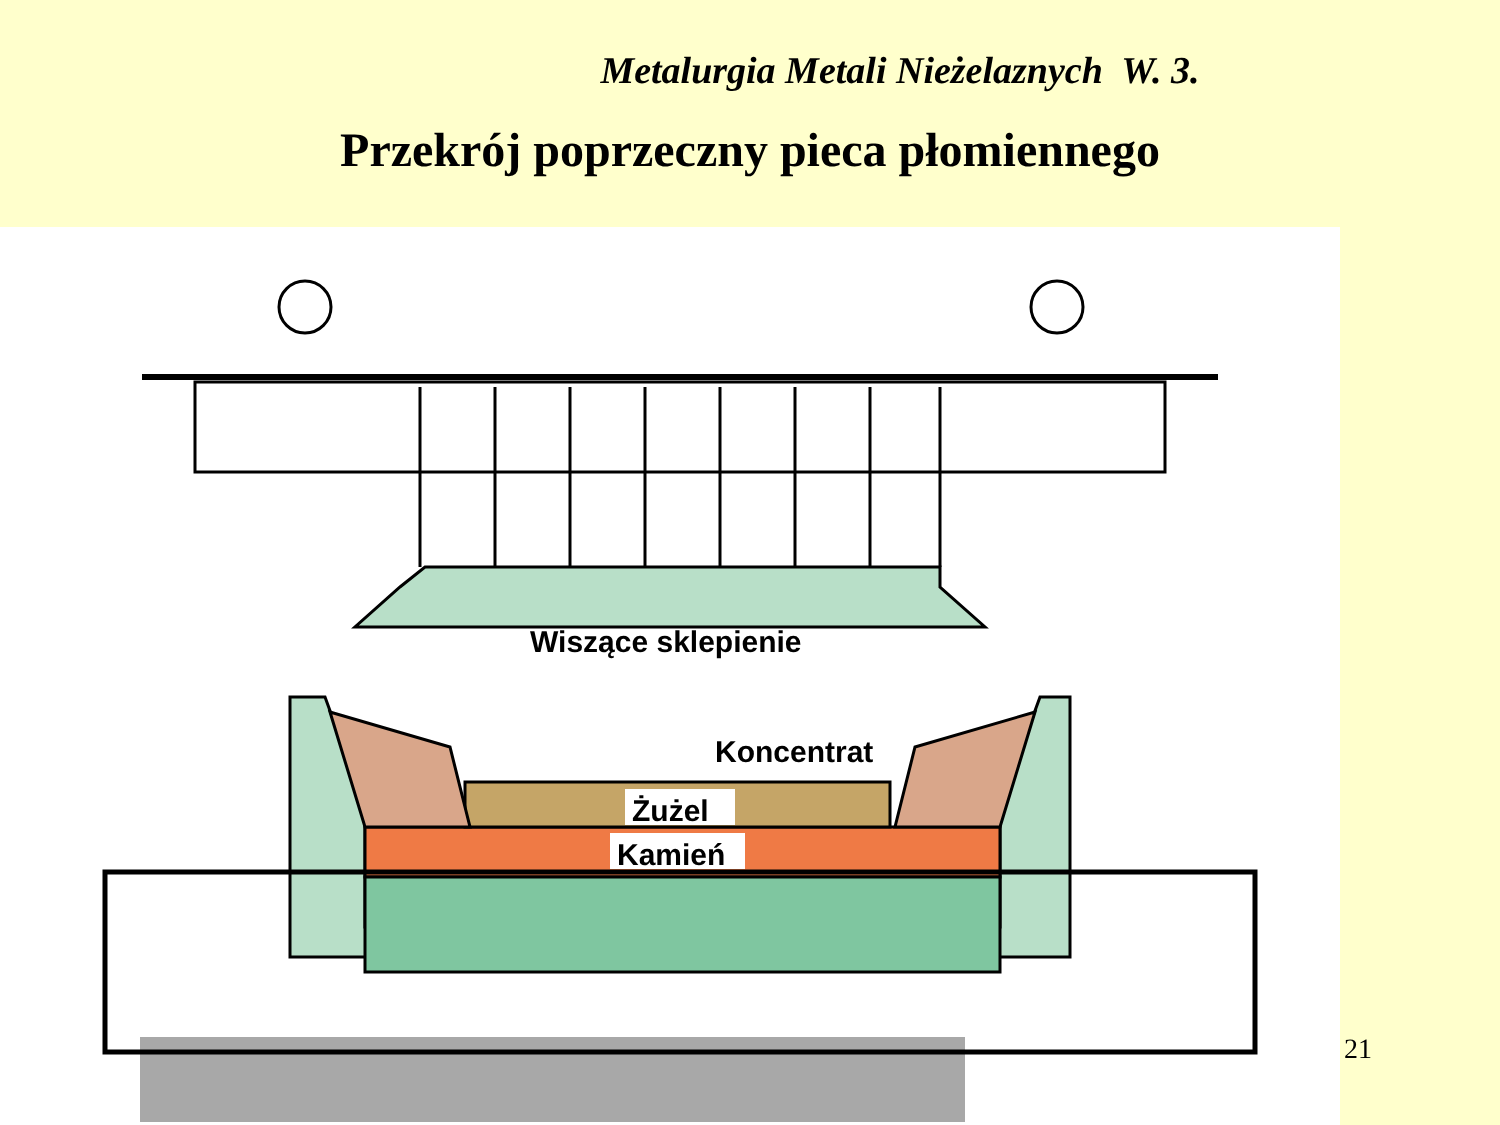Metalurgia Metali Nieżelaznych W. 3.
Przekrój poprzeczny pieca płomiennego
Wiszące sklepienie
Koncentrat
Żużel
Kamień
21